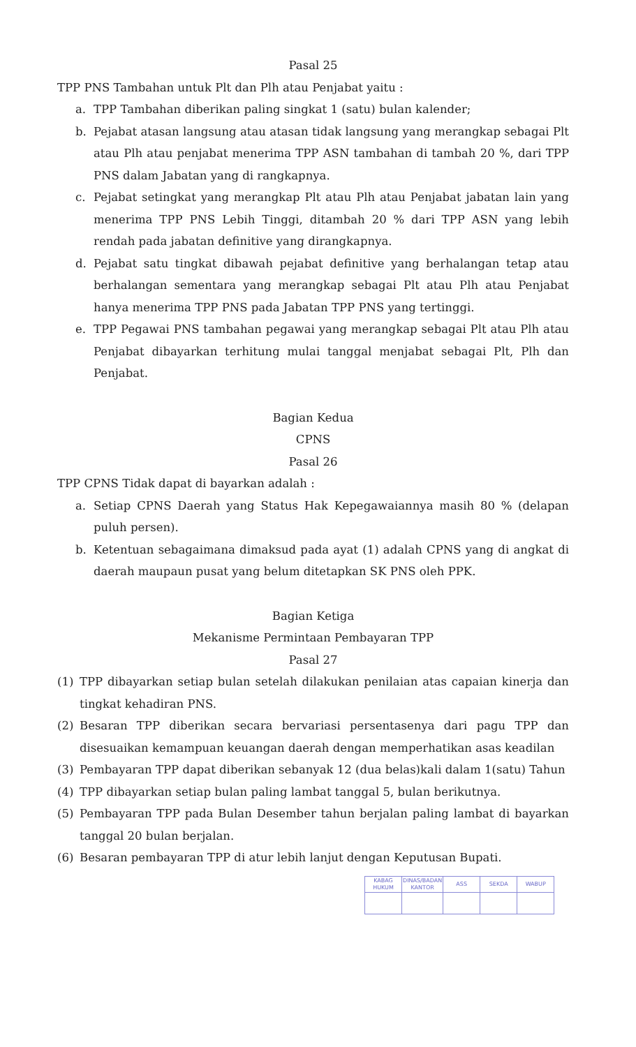Pasal 25
TPP PNS Tambahan untuk Plt dan Plh atau Penjabat yaitu :
a. TPP Tambahan diberikan paling singkat 1 (satu) bulan kalender;
b. Pejabat atasan langsung atau atasan tidak langsung yang merangkap sebagai Plt atau Plh atau penjabat menerima TPP ASN tambahan di tambah 20 %, dari TPP PNS dalam Jabatan yang di rangkapnya.
c. Pejabat setingkat yang merangkap Plt atau Plh atau Penjabat jabatan lain yang menerima TPP PNS Lebih Tinggi, ditambah 20 % dari TPP ASN yang lebih rendah pada jabatan definitive yang dirangkapnya.
d. Pejabat satu tingkat dibawah pejabat definitive yang berhalangan tetap atau berhalangan sementara yang merangkap sebagai Plt atau Plh atau Penjabat hanya menerima TPP PNS pada Jabatan TPP PNS yang tertinggi.
e. TPP Pegawai PNS tambahan pegawai yang merangkap sebagai Plt atau Plh atau Penjabat dibayarkan terhitung mulai tanggal menjabat sebagai Plt, Plh dan Penjabat.
Bagian Kedua
CPNS
Pasal 26
TPP CPNS Tidak dapat di bayarkan adalah :
a. Setiap CPNS Daerah yang Status Hak Kepegawaiannya masih 80 % (delapan puluh persen).
b. Ketentuan sebagaimana dimaksud pada ayat (1) adalah CPNS yang di angkat di daerah maupaun pusat yang belum ditetapkan SK PNS oleh PPK.
Bagian Ketiga
Mekanisme Permintaan Pembayaran TPP
Pasal 27
(1) TPP dibayarkan setiap bulan setelah dilakukan penilaian atas capaian kinerja dan tingkat kehadiran PNS.
(2) Besaran TPP diberikan secara bervariasi persentasenya dari pagu TPP dan disesuaikan kemampuan keuangan daerah dengan memperhatikan asas keadilan
(3) Pembayaran TPP dapat diberikan sebanyak 12 (dua belas)kali dalam 1(satu) Tahun
(4) TPP dibayarkan setiap bulan paling lambat tanggal 5, bulan berikutnya.
(5) Pembayaran TPP pada Bulan Desember tahun berjalan paling lambat di bayarkan tanggal 20 bulan berjalan.
(6) Besaran pembayaran TPP di atur lebih lanjut dengan Keputusan Bupati.
| KABAG HUKUM | DINAS/BADAN KANTOR | ASS | SEKDA | WABUP |